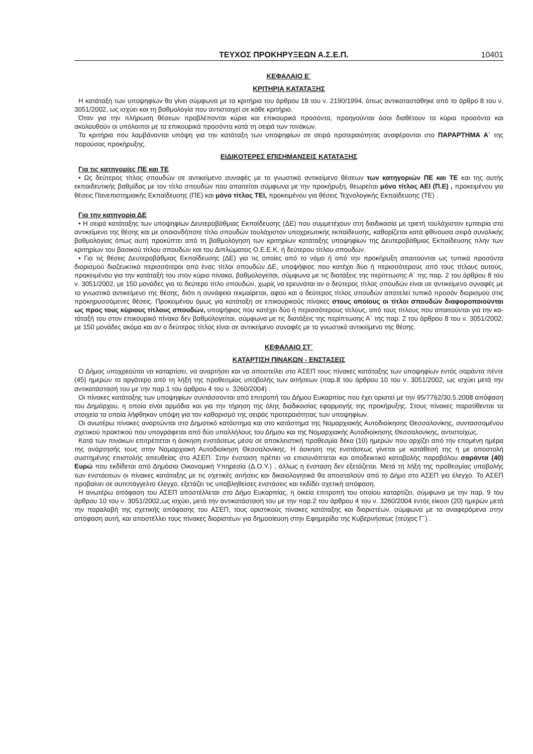ΤΕΥΧΟΣ ΠΡΟΚΗΡΥΞΕΩΝ Α.Σ.Ε.Π. 10401
ΚΕΦΑΛΑΙΟ Ε΄
ΚΡΙΤΗΡΙΑ ΚΑΤΑΤΑΞΗΣ
Η κατάταξη των υποψηφίων θα γίνει σύμφωνα με τα κριτήρια του άρθρου 18 του ν. 2190/1994, όπως αντικατα­στάθηκε από το άρθρο 8 του ν. 3051/2002, ως ισχύει και τη βαθμολογία που αντιστοιχεί σε κάθε κριτήριο.
Όταν για την πλήρωση θέσεων προβλέπονται κύρια και επικουρικά προσόντα, προηγούνται όσοι διαθέτουν τα κύρια προσόντα και ακολουθούν οι υπόλοιποι με τα επικουρικά προσόντα κατά τη σειρά των πινάκων.
Τα κριτήρια που λαμβάνονται υπόψη για την κατάταξη των υποψηφίων σε σειρά προτεραιότητας αναφέρονται στο ΠΑΡΑΡΤΗΜΑ Α΄ της παρούσας προκήρυξης.
ΕΙΔΙΚΟΤΕΡΕΣ ΕΠΙΣΗΜΑΝΣΕΙΣ ΚΑΤΑΤΑΞΗΣ
Για τις κατηγορίες ΠΕ και ΤΕ
• Ως δεύτερος τίτλος σπουδών σε αντικείμενο συναφές με το γνωστικό αντικείμενο θέσεων των κατηγοριών ΠΕ και ΤΕ και της αυτής εκπαιδευτικής βαθμίδας με τον τίτλο σπουδών που απαιτείται σύμφωνα με την προ­κήρυξη, θεωρείται μόνο τίτλος ΑΕΙ (Π.Ε) , προκειμένου για θέσεις Πανεπιστημιακής Εκπαίδευσης (ΠΕ) και μόνο τίτλος ΤΕΙ, προκειμένου για θέσεις Τεχνολογικής Εκπαίδευσης (ΤΕ) .
Για την κατηγορία ΔΕ
• Η σειρά κατάταξης των υποψηφίων Δευτεροβάθμιας Εκπαίδευσης (ΔΕ) που συμμετέχουν στη διαδικασία με τριετή τουλάχιστον εμπειρία στο αντικείμενο της θέσης και με οποιονδήποτε τίτλο σπουδών τουλάχιστον υπο­χρεωτικής εκπαίδευσης, καθορίζεται κατά φθίνουσα σειρά συνολικής βαθμολογίας όπως αυτή προκύπτει από τη βαθμολόγηση των κριτηρίων κατάταξης υποψηφίων της Δευτεροβάθμιας Εκπαίδευσης πλην των κριτηρίων του βασικού τίτλου σπουδών και του Διπλώματος Ο.Ε.Ε.Κ. ή δεύτερου τίτλου σπουδών.
• Για τις θέσεις Δευτεροβάθμιας Εκπαίδευσης (ΔΕ) για τις οποίες από το νόμο ή από την προκήρυξη απαι­τούνται ως τυπικά προσόντα διορισμού διαζευκτικά περισσότεροι από ένας τίτλοι σπουδών ΔΕ, υποψήφιος που κατέχει δύο ή περισσότερους από τους τίτλους αυτούς, προκειμένου για την κατάταξή του στον κύριο πίνακα, βαθμολογείται, σύμφωνα με τις διατάξεις της περίπτωσης Α΄ της παρ. 2 του άρθρου 8 του ν. 3051/2002, με 150 μονάδες για το δεύτερο τίτλο σπουδών, χωρίς να ερευνάται αν ο δεύτερος τίτλος σπουδών είναι σε αντικείμε­νο συναφές με το γνωστικό αντικείμενο της θέσης, διότι η συνάφεια τεκμαίρεται, αφού και ο δεύτερος τίτλος σπουδών αποτελεί τυπικό προσόν διορισμού στις προκηρυσσόμενες θέσεις. Προκειμένου όμως για κατάταξη σε επικουρικούς πίνακες στους οποίους οι τίτλοι σπουδών διαφοροποιούνται ως προς τους κύριους τίτλους σπουδών, υποψήφιος που κατέχει δύο ή περισσότερους τίτλους, από τους τίτλους που απαιτούνται για την κα­τάταξή του στον επικουρικό πίνακα δεν βαθμολογείται, σύμφωνα με τις διατάξεις της περίπτωσης Α΄ της παρ. 2 του άρθρου 8 του ν. 3051/2002, με 150 μονάδες ακόμα και αν ο δεύτερος τίτλος είναι σε αντικείμενο συναφές με το γνωστικό αντικείμενο της θέσης.
ΚΕΦΑΛΑΙΟ ΣΤ΄
ΚΑΤΑΡΤΙΣΗ ΠΙΝΑΚΩΝ - ΕΝΣΤΑΣΕΙΣ
Ο Δήμος υποχρεούται να καταρτίσει, να αναρτήσει και να αποστείλει στο ΑΣΕΠ τους πίνακες κατάταξης των υποψηφίων εντός σαράντα πέντε (45) ημερών το αργότερο από τη λήξη της προθεσμίας υποβολής των αιτή­σεων (παρ.8 του άρθρου 10 του ν. 3051/2002, ως ισχύει μετά την αντικατάστασή του με την παρ.1 του άρθρου 4 του ν. 3260/2004) .
Οι πίνακες κατάταξης των υποψηφίων συντάσσονται από επιτροπή του Δήμου Ευκαρπίας που έχει οριστεί με την 95/7762/30.5.2008 απόφαση του Δημάρχου, η οποία είναι αρμόδια και για την τήρηση της όλης διαδικασίας εφαρμογής της προκήρυξης. Στους πίνακες παρατίθενται τα στοιχεία τα οποία λήφθηκαν υπόψη για τον καθο­ρισμό της σειράς προτεραιότητας των υποψηφίων.
Οι ανωτέρω πίνακες αναρτώνται στο Δημοτικό κατάστημα και στο κατάστημα της Νομαρχιακής Αυτοδιοίκη­σης Θεσσαλονίκης, συντασσομένου σχετικού πρακτικού που υπογράφεται από δύο υπαλλήλους του Δήμου και της Νομαρχιακής Αυτοδιοίκησης Θεσσαλονίκης, αντιστοίχως.
Κατά των πινάκων επιτρέπεται η άσκηση ενστάσεως μέσα σε αποκλειστική προθεσμία δέκα (10) ημερών που αρχίζει από την επομένη ημέρα της ανάρτησής τους στην Νομαρχιακή Αυτοδιοίκηση Θεσσαλονίκης. Η άσκηση της ενστάσεως γίνεται με κατάθεσή της ή με αποστολή συστημένης επιστολής απευθείας στο ΑΣΕΠ. Στην έν­σταση πρέπει να επισυνάπτεται και αποδεικτικό καταβολής παραβόλου σαράντα (40) Ευρώ που εκδίδεται από Δημόσια Οικονομική Υπηρεσία (Δ.Ο.Υ.) , άλλως η ένσταση δεν εξετάζεται. Μετά τη λήξη της προθεσμίας υποβο­λής των ενστάσεων οι πίνακες κατάταξης με τις σχετικές αιτήσεις και δικαιολογητικά θα αποσταλούν από το Δήμο στο ΑΣΕΠ για έλεγχο. Το ΑΣΕΠ προβαίνει σε αυτεπάγγελτο έλεγχο, εξετάζει τις υποβληθείσες ενστάσεις και εκδίδει σχετική απόφαση.
Η ανωτέρω απόφαση του ΑΣΕΠ αποστέλλεται στο Δήμο Ευκαρπίας, η οικεία επιτροπή του οποίου καταρτίζει, σύμφωνα με την παρ. 9 του άρθρου 10 του ν. 3051/2002,ως ισχύει, μετά την αντικατάστασή του με την παρ.2 του άρθρου 4 του ν. 3260/2004 εντός είκοσι (20) ημερών μετά την παραλαβή της σχετικής απόφασης του ΑΣΕΠ, τους οριστικούς πίνακες κατάταξης και διοριστέων, σύμφωνα με τα αναφερόμενα στην απόφαση αυτή, και αποστέλ­λει τους πίνακες διοριστέων για δημοσίευση στην Εφημερίδα της Κυβερνήσεως (τεύχος Γ΄) .